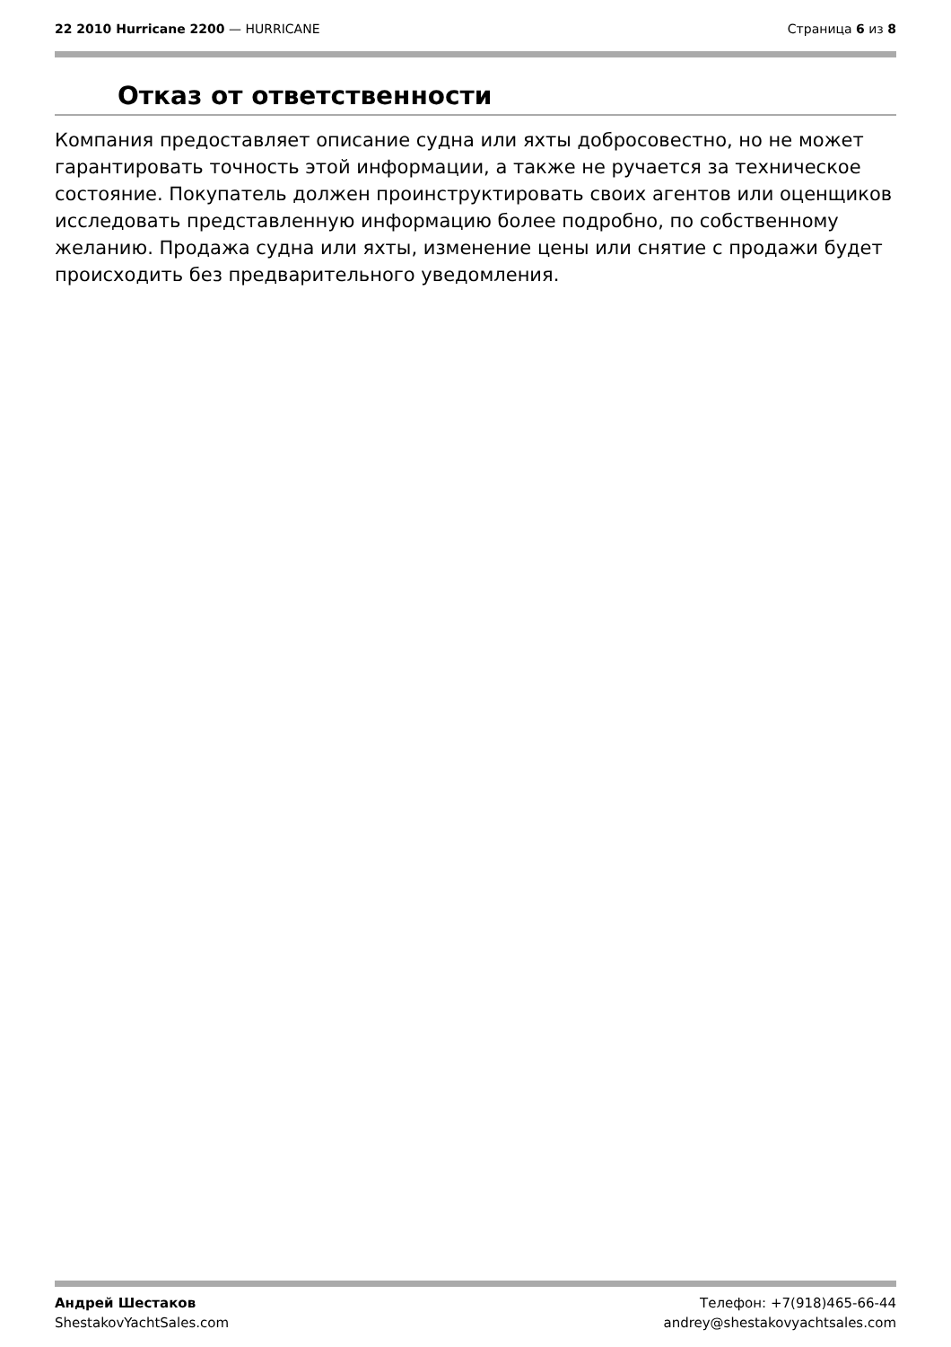22 2010 Hurricane 2200 — HURRICANE
Страница 6 из 8
Отказ от ответственности
Компания предоставляет описание судна или яхты добросовестно, но не может гарантировать точность этой информации, а также не ручается за техническое состояние. Покупатель должен проинструктировать своих агентов или оценщиков исследовать представленную информацию более подробно, по собственному желанию. Продажа судна или яхты, изменение цены или снятие с продажи будет происходить без предварительного уведомления.
Андрей Шестаков
ShestakovYachtSales.com
Телефон: +7(918)465-66-44
andrey@shestakovyachtsales.com